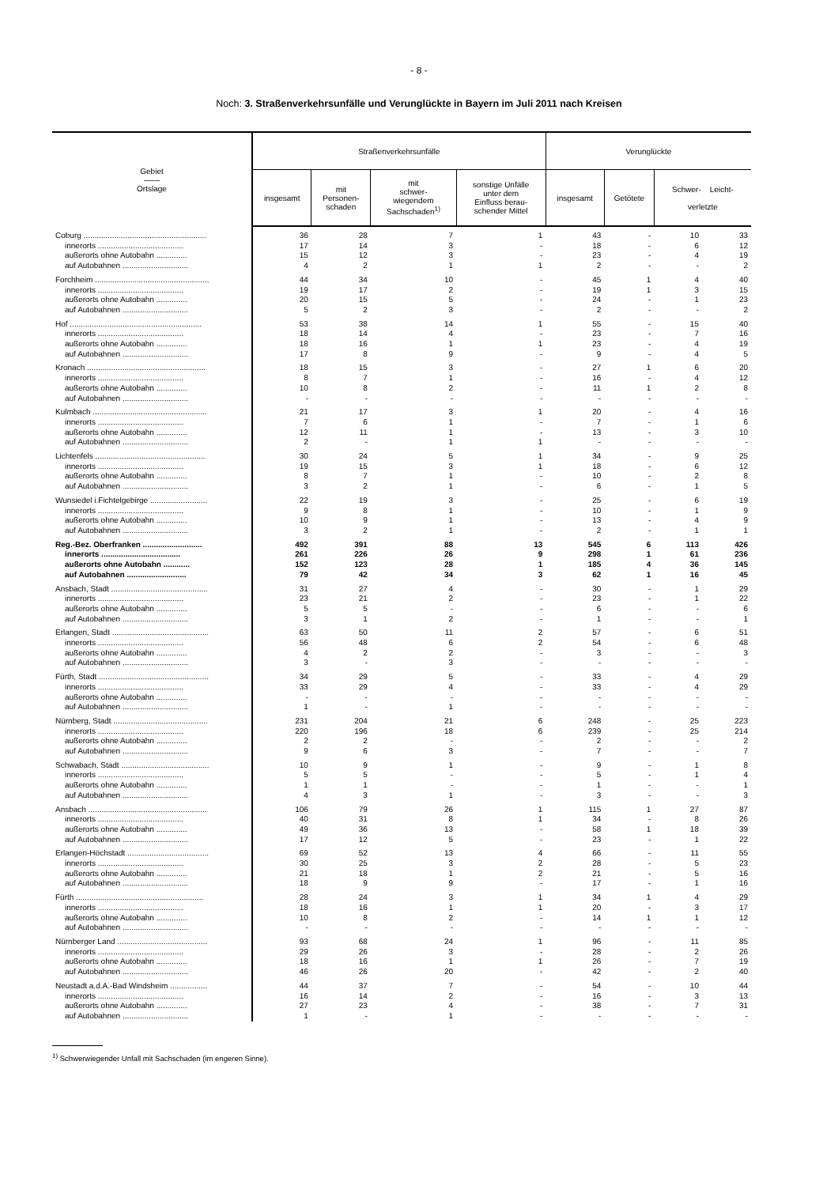- 8 -
Noch: 3. Straßenverkehrsunfälle und Verunglückte in Bayern im Juli 2011 nach Kreisen
| Gebiet —— Ortslage | Straßenverkehrsunfälle | | | | Verunglückte | | | |
| --- | --- | --- | --- | --- | --- | --- | --- | --- |
| | insgesamt | mit Personen- schaden | mit schwer- wiegendem Sachschaden<sup>1)</sup> | sonstige Unfälle unter dem Einfluss berau- schender Mittel | insgesamt | Getötete | Schwer- Leicht- verletzte | |
| Coburg ........................................................ | 36 | 28 | 7 | 1 | 43 | - | 10 | 33 |
| innerorts ....................................... | 17 | 14 | 3 | - | 18 | - | 6 | 12 |
| außerorts ohne Autobahn .............. | 15 | 12 | 3 | - | 23 | - | 4 | 19 |
| auf Autobahnen .............................. | 4 | 2 | 1 | 1 | 2 | - | - | 2 |
| Forchheim .................................................... | 44 | 34 | 10 | - | 45 | 1 | 4 | 40 |
| innerorts ....................................... | 19 | 17 | 2 | - | 19 | 1 | 3 | 15 |
| außerorts ohne Autobahn .............. | 20 | 15 | 5 | - | 24 | - | 1 | 23 |
| auf Autobahnen .............................. | 5 | 2 | 3 | - | 2 | - | - | 2 |
| Hof ............................................................ | 53 | 38 | 14 | 1 | 55 | - | 15 | 40 |
| innerorts ....................................... | 18 | 14 | 4 | - | 23 | - | 7 | 16 |
| außerorts ohne Autobahn .............. | 18 | 16 | 1 | 1 | 23 | - | 4 | 19 |
| auf Autobahnen .............................. | 17 | 8 | 9 | - | 9 | - | 4 | 5 |
| Kronach ...................................................... | 18 | 15 | 3 | - | 27 | 1 | 6 | 20 |
| innerorts ....................................... | 8 | 7 | 1 | - | 16 | - | 4 | 12 |
| außerorts ohne Autobahn .............. | 10 | 8 | 2 | - | 11 | 1 | 2 | 8 |
| auf Autobahnen .............................. | - | - | - | - | - | - | - | - |
| Kulmbach .................................................... | 21 | 17 | 3 | 1 | 20 | - | 4 | 16 |
| innerorts ....................................... | 7 | 6 | 1 | - | 7 | - | 1 | 6 |
| außerorts ohne Autobahn .............. | 12 | 11 | 1 | - | 13 | - | 3 | 10 |
| auf Autobahnen .............................. | 2 | - | 1 | 1 | - | - | - | - |
| Lichtenfels .................................................. | 30 | 24 | 5 | 1 | 34 | - | 9 | 25 |
| innerorts ....................................... | 19 | 15 | 3 | 1 | 18 | - | 6 | 12 |
| außerorts ohne Autobahn .............. | 8 | 7 | 1 | - | 10 | - | 2 | 8 |
| auf Autobahnen .............................. | 3 | 2 | 1 | - | 6 | - | 1 | 5 |
| Wunsiedel i.Fichtelgebirge .......................... | 22 | 19 | 3 | - | 25 | - | 6 | 19 |
| innerorts ....................................... | 9 | 8 | 1 | - | 10 | - | 1 | 9 |
| außerorts ohne Autobahn .............. | 10 | 9 | 1 | - | 13 | - | 4 | 9 |
| auf Autobahnen .............................. | 3 | 2 | 1 | - | 2 | - | 1 | 1 |
| Reg.-Bez. Oberfranken ........................... | 492 | 391 | 88 | 13 | 545 | 6 | 113 | 426 |
| innerorts .................................... | 261 | 226 | 26 | 9 | 298 | 1 | 61 | 236 |
| außerorts ohne Autobahn ............ | 152 | 123 | 28 | 1 | 185 | 4 | 36 | 145 |
| auf Autobahnen ........................... | 79 | 42 | 34 | 3 | 62 | 1 | 16 | 45 |
| Ansbach, Stadt ............................................ | 31 | 27 | 4 | - | 30 | - | 1 | 29 |
| innerorts ....................................... | 23 | 21 | 2 | - | 23 | - | 1 | 22 |
| außerorts ohne Autobahn .............. | 5 | 5 | - | - | 6 | - | - | 6 |
| auf Autobahnen .............................. | 3 | 1 | 2 | - | 1 | - | - | 1 |
| Erlangen, Stadt ............................................ | 63 | 50 | 11 | 2 | 57 | - | 6 | 51 |
| innerorts ....................................... | 56 | 48 | 6 | 2 | 54 | - | 6 | 48 |
| außerorts ohne Autobahn .............. | 4 | 2 | 2 | - | 3 | - | - | 3 |
| auf Autobahnen .............................. | 3 | - | 3 | - | - | - | - | - |
| Fürth, Stadt .................................................. | 34 | 29 | 5 | - | 33 | - | 4 | 29 |
| innerorts ....................................... | 33 | 29 | 4 | - | 33 | - | 4 | 29 |
| außerorts ohne Autobahn .............. | - | - | - | - | - | - | - | - |
| auf Autobahnen .............................. | 1 | - | 1 | - | - | - | - | - |
| Nürnberg, Stadt ........................................... | 231 | 204 | 21 | 6 | 248 | - | 25 | 223 |
| innerorts ....................................... | 220 | 196 | 18 | 6 | 239 | - | 25 | 214 |
| außerorts ohne Autobahn .............. | 2 | 2 | - | - | 2 | - | - | 2 |
| auf Autobahnen .............................. | 9 | 6 | 3 | - | 7 | - | - | 7 |
| Schwabach, Stadt ........................................ | 10 | 9 | 1 | - | 9 | - | 1 | 8 |
| innerorts ....................................... | 5 | 5 | - | - | 5 | - | 1 | 4 |
| außerorts ohne Autobahn .............. | 1 | 1 | - | - | 1 | - | - | 1 |
| auf Autobahnen .............................. | 4 | 3 | 1 | - | 3 | - | - | 3 |
| Ansbach ...................................................... | 106 | 79 | 26 | 1 | 115 | 1 | 27 | 87 |
| innerorts ....................................... | 40 | 31 | 8 | 1 | 34 | - | 8 | 26 |
| außerorts ohne Autobahn .............. | 49 | 36 | 13 | - | 58 | 1 | 18 | 39 |
| auf Autobahnen .............................. | 17 | 12 | 5 | - | 23 | - | 1 | 22 |
| Erlangen-Höchstadt ..................................... | 69 | 52 | 13 | 4 | 66 | - | 11 | 55 |
| innerorts ....................................... | 30 | 25 | 3 | 2 | 28 | - | 5 | 23 |
| außerorts ohne Autobahn .............. | 21 | 18 | 1 | 2 | 21 | - | 5 | 16 |
| auf Autobahnen .............................. | 18 | 9 | 9 | - | 17 | - | 1 | 16 |
| Fürth .......................................................... | 28 | 24 | 3 | 1 | 34 | 1 | 4 | 29 |
| innerorts ....................................... | 18 | 16 | 1 | 1 | 20 | - | 3 | 17 |
| außerorts ohne Autobahn .............. | 10 | 8 | 2 | - | 14 | 1 | 1 | 12 |
| auf Autobahnen .............................. | - | - | - | - | - | - | - | - |
| Nürnberger Land ......................................... | 93 | 68 | 24 | 1 | 96 | - | 11 | 85 |
| innerorts ....................................... | 29 | 26 | 3 | - | 28 | - | 2 | 26 |
| außerorts ohne Autobahn .............. | 18 | 16 | 1 | 1 | 26 | - | 7 | 19 |
| auf Autobahnen .............................. | 46 | 26 | 20 | - | 42 | - | 2 | 40 |
| Neustadt a.d.A.-Bad Windsheim ................. | 44 | 37 | 7 | - | 54 | - | 10 | 44 |
| innerorts ....................................... | 16 | 14 | 2 | - | 16 | - | 3 | 13 |
| außerorts ohne Autobahn .............. | 27 | 23 | 4 | - | 38 | - | 7 | 31 |
| auf Autobahnen .............................. | 1 | - | 1 | - | - | - | - | - |
<sup>1)</sup> Schwerwiegender Unfall mit Sachschaden (im engeren Sinne).